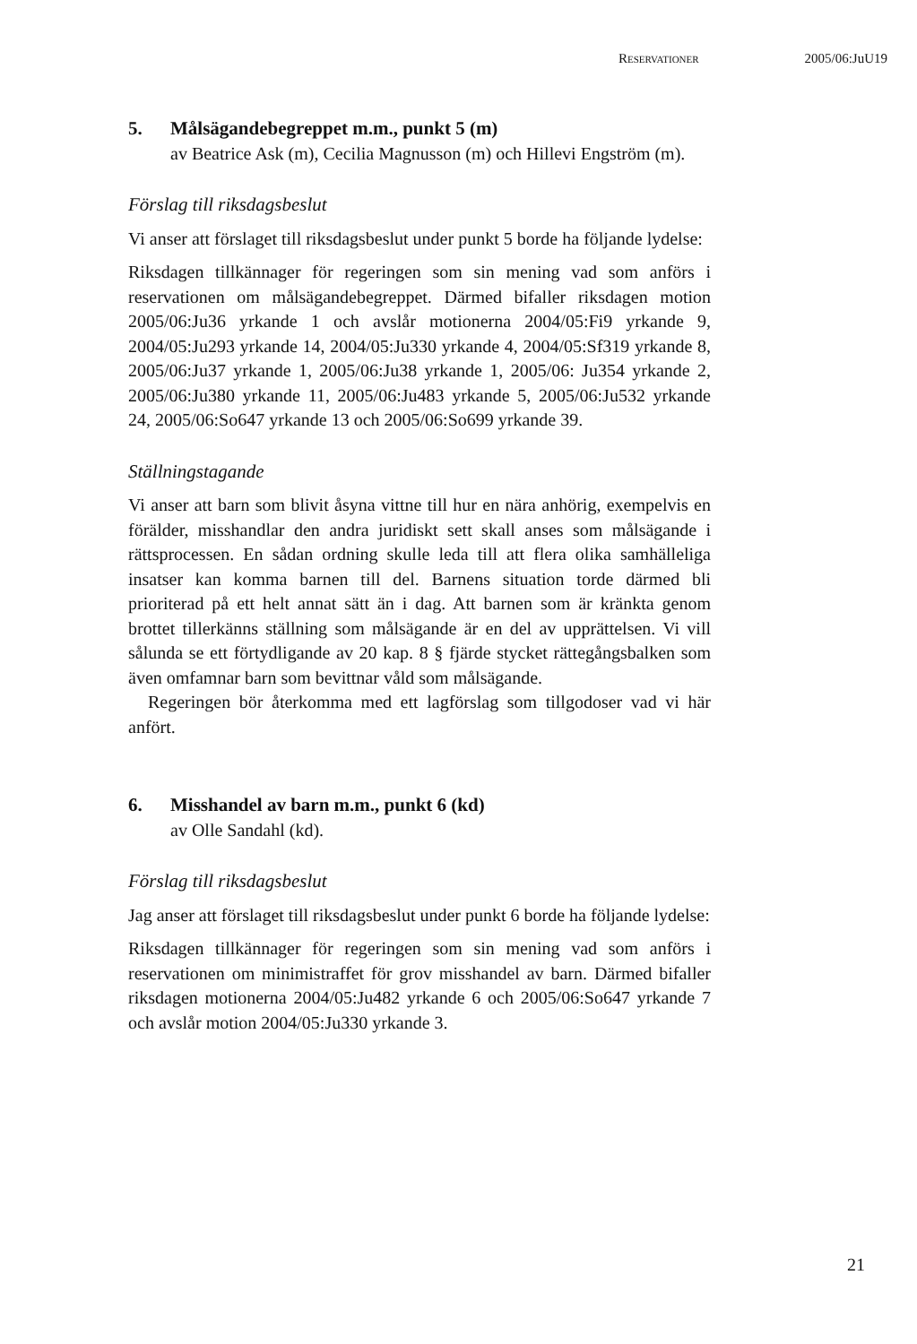RESERVATIONER 2005/06:JuU19
5. Målsägandebegreppet m.m., punkt 5 (m)
av Beatrice Ask (m), Cecilia Magnusson (m) och Hillevi Engström (m).
Förslag till riksdagsbeslut
Vi anser att förslaget till riksdagsbeslut under punkt 5 borde ha följande lydelse:
Riksdagen tillkännager för regeringen som sin mening vad som anförs i reservationen om målsägandebegreppet. Därmed bifaller riksdagen motion 2005/06:Ju36 yrkande 1 och avslår motionerna 2004/05:Fi9 yrkande 9, 2004/05:Ju293 yrkande 14, 2004/05:Ju330 yrkande 4, 2004/05:Sf319 yrkande 8, 2005/06:Ju37 yrkande 1, 2005/06:Ju38 yrkande 1, 2005/06: Ju354 yrkande 2, 2005/06:Ju380 yrkande 11, 2005/06:Ju483 yrkande 5, 2005/06:Ju532 yrkande 24, 2005/06:So647 yrkande 13 och 2005/06:So699 yrkande 39.
Ställningstagande
Vi anser att barn som blivit åsyna vittne till hur en nära anhörig, exempelvis en förälder, misshandlar den andra juridiskt sett skall anses som målsägande i rättsprocessen. En sådan ordning skulle leda till att flera olika samhälleliga insatser kan komma barnen till del. Barnens situation torde därmed bli prioriterad på ett helt annat sätt än i dag. Att barnen som är kränkta genom brottet tillerkänns ställning som målsägande är en del av upprättelsen. Vi vill sålunda se ett förtydligande av 20 kap. 8 § fjärde stycket rättegångsbalken som även omfamnar barn som bevittnar våld som målsägande.
Regeringen bör återkomma med ett lagförslag som tillgodoser vad vi här anfört.
6. Misshandel av barn m.m., punkt 6 (kd)
av Olle Sandahl (kd).
Förslag till riksdagsbeslut
Jag anser att förslaget till riksdagsbeslut under punkt 6 borde ha följande lydelse:
Riksdagen tillkännager för regeringen som sin mening vad som anförs i reservationen om minimistraffet för grov misshandel av barn. Därmed bifaller riksdagen motionerna 2004/05:Ju482 yrkande 6 och 2005/06:So647 yrkande 7 och avslår motion 2004/05:Ju330 yrkande 3.
21